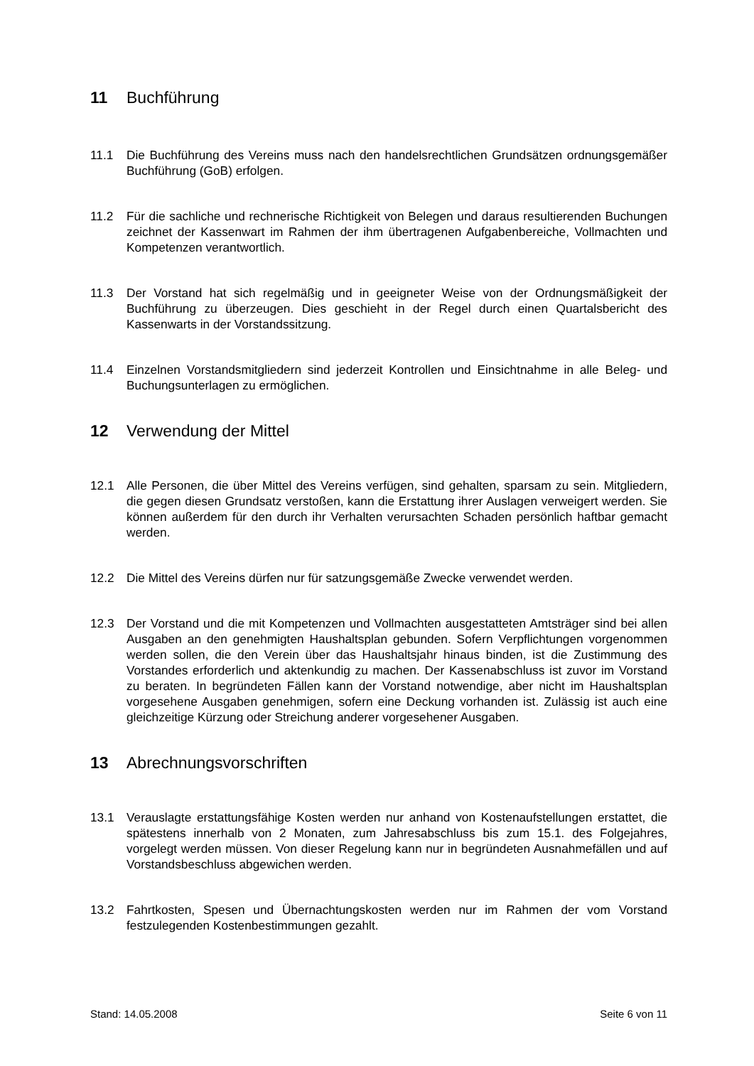11 Buchführung
11.1 Die Buchführung des Vereins muss nach den handelsrechtlichen Grundsätzen ordnungsgemäßer Buchführung (GoB) erfolgen.
11.2 Für die sachliche und rechnerische Richtigkeit von Belegen und daraus resultierenden Buchungen zeichnet der Kassenwart im Rahmen der ihm übertragenen Aufgabenbereiche, Vollmachten und Kompetenzen verantwortlich.
11.3 Der Vorstand hat sich regelmäßig und in geeigneter Weise von der Ordnungsmäßigkeit der Buchführung zu überzeugen. Dies geschieht in der Regel durch einen Quartalsbericht des Kassenwarts in der Vorstandssitzung.
11.4 Einzelnen Vorstandsmitgliedern sind jederzeit Kontrollen und Einsichtnahme in alle Beleg- und Buchungsunterlagen zu ermöglichen.
12 Verwendung der Mittel
12.1 Alle Personen, die über Mittel des Vereins verfügen, sind gehalten, sparsam zu sein. Mitgliedern, die gegen diesen Grundsatz verstoßen, kann die Erstattung ihrer Auslagen verweigert werden. Sie können außerdem für den durch ihr Verhalten verursachten Schaden persönlich haftbar gemacht werden.
12.2 Die Mittel des Vereins dürfen nur für satzungsgemäße Zwecke verwendet werden.
12.3 Der Vorstand und die mit Kompetenzen und Vollmachten ausgestatteten Amtsträger sind bei allen Ausgaben an den genehmigten Haushaltsplan gebunden. Sofern Verpflichtungen vorgenommen werden sollen, die den Verein über das Haushaltsjahr hinaus binden, ist die Zustimmung des Vorstandes erforderlich und aktenkundig zu machen. Der Kassenabschluss ist zuvor im Vorstand zu beraten. In begründeten Fällen kann der Vorstand notwendige, aber nicht im Haushaltsplan vorgesehene Ausgaben genehmigen, sofern eine Deckung vorhanden ist. Zulässig ist auch eine gleichzeitige Kürzung oder Streichung anderer vorgesehener Ausgaben.
13 Abrechnungsvorschriften
13.1 Verauslagte erstattungsfähige Kosten werden nur anhand von Kostenaufstellungen erstattet, die spätestens innerhalb von 2 Monaten, zum Jahresabschluss bis zum 15.1. des Folgejahres, vorgelegt werden müssen. Von dieser Regelung kann nur in begründeten Ausnahmefällen und auf Vorstandsbeschluss abgewichen werden.
13.2 Fahrtkosten, Spesen und Übernachtungskosten werden nur im Rahmen der vom Vorstand festzulegenden Kostenbestimmungen gezahlt.
Stand: 14.05.2008 Seite 6 von 11